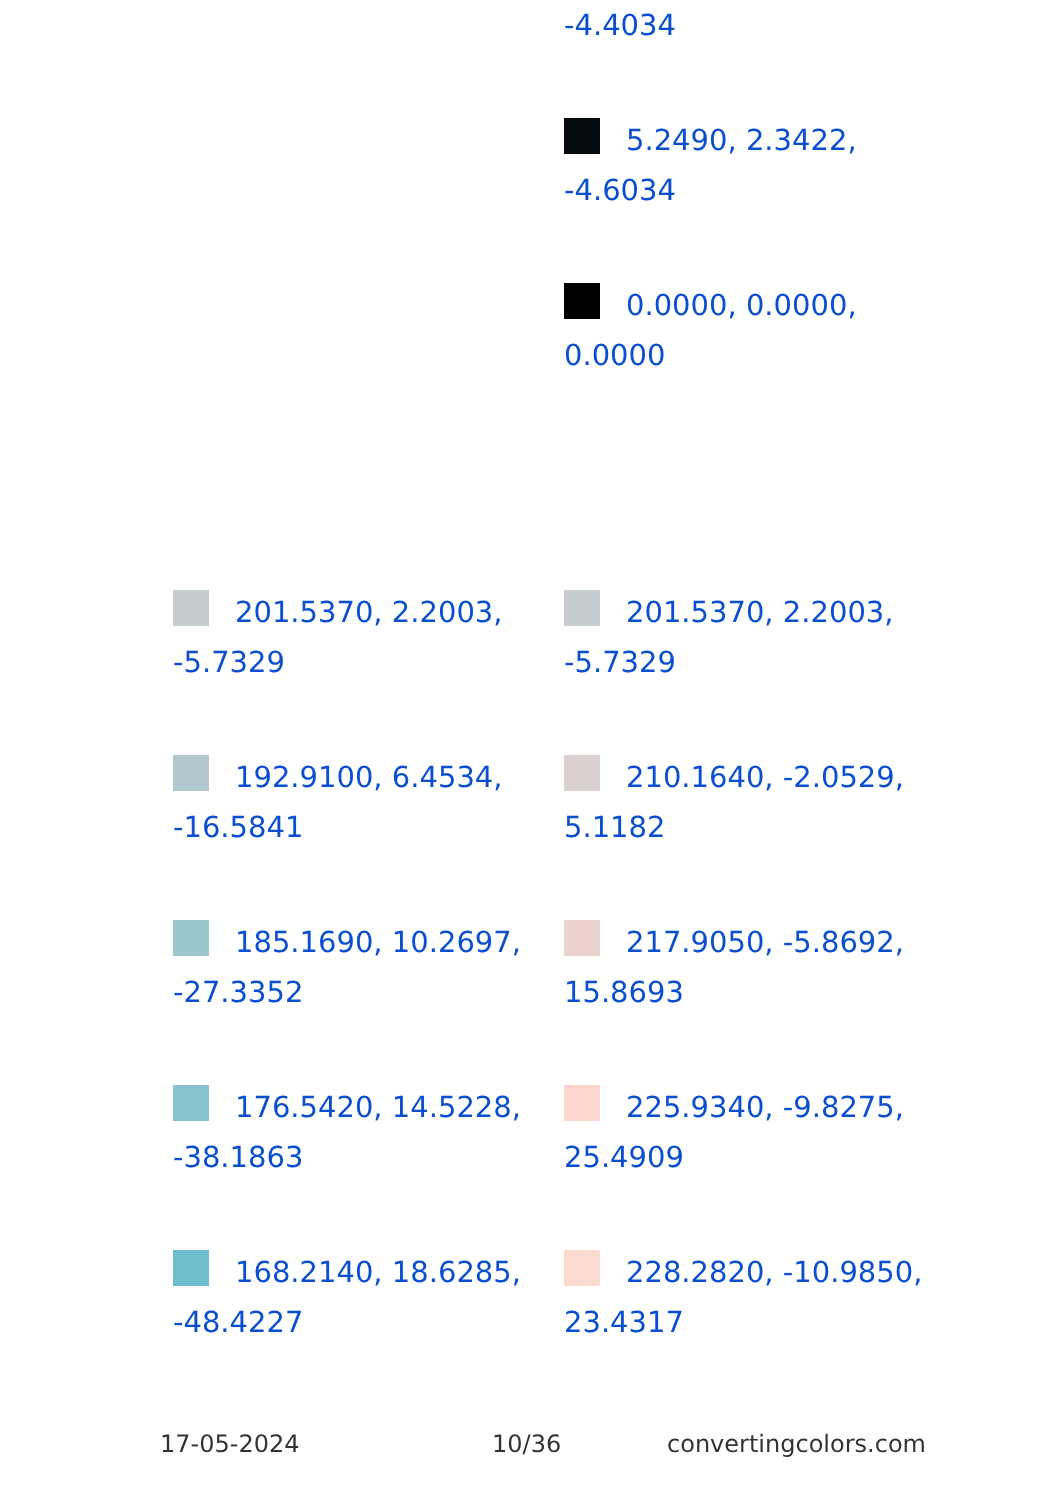-4.4034
5.2490, 2.3422, -4.6034
0.0000, 0.0000, 0.0000
201.5370, 2.2003, -5.7329
201.5370, 2.2003, -5.7329
192.9100, 6.4534, -16.5841
210.1640, -2.0529, 5.1182
185.1690, 10.2697, -27.3352
217.9050, -5.8692, 15.8693
176.5420, 14.5228, -38.1863
225.9340, -9.8275, 25.4909
168.2140, 18.6285, -48.4227
228.2820, -10.9850, 23.4317
17-05-2024 10/36 convertingcolors.com